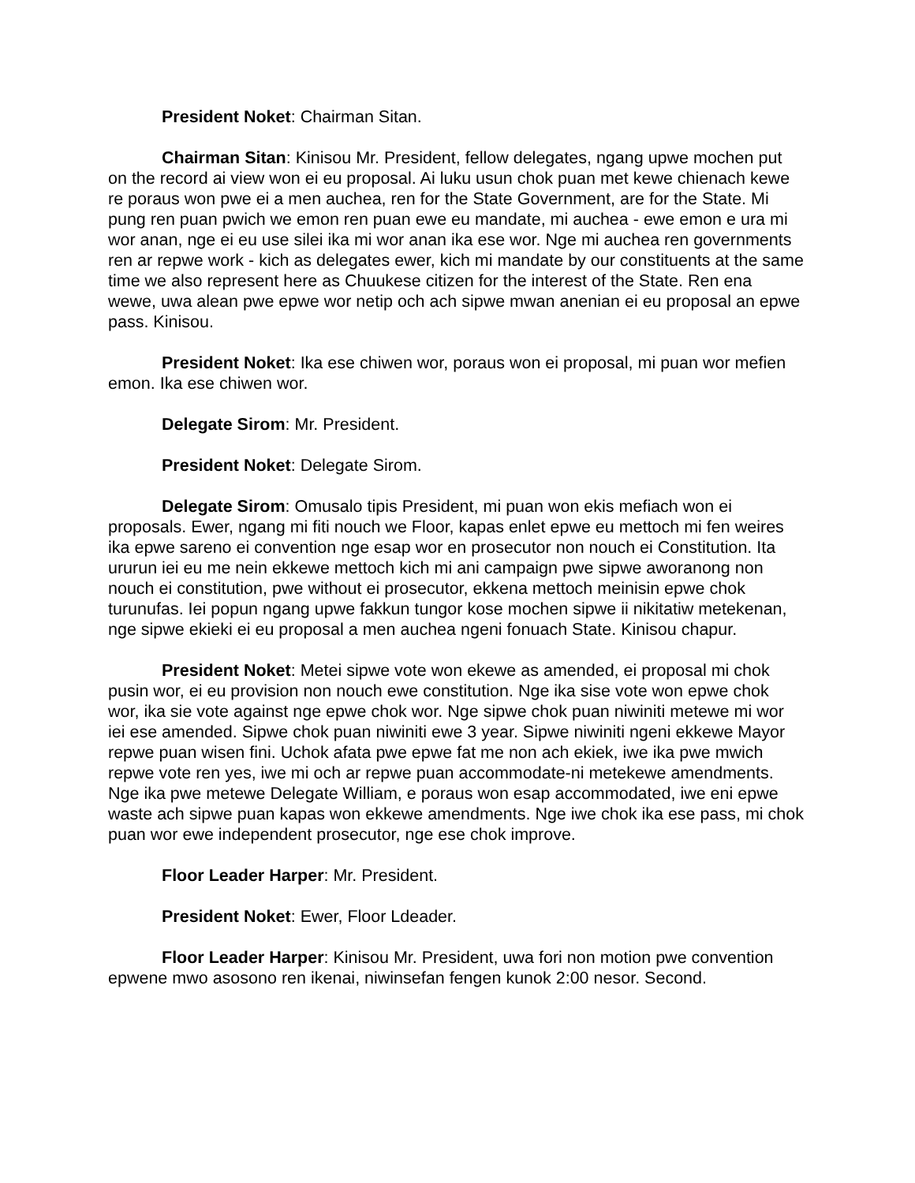President Noket: Chairman Sitan.
Chairman Sitan: Kinisou Mr. President, fellow delegates, ngang upwe mochen put on the record ai view won ei eu proposal. Ai luku usun chok puan met kewe chienach kewe re poraus won pwe ei a men auchea, ren for the State Government, are for the State. Mi pung ren puan pwich we emon ren puan ewe eu mandate, mi auchea - ewe emon e ura mi wor anan, nge ei eu use silei ika mi wor anan ika ese wor. Nge mi auchea ren governments ren ar repwe work - kich as delegates ewer, kich mi mandate by our constituents at the same time we also represent here as Chuukese citizen for the interest of the State. Ren ena wewe, uwa alean pwe epwe wor netip och ach sipwe mwan anenian ei eu proposal an epwe pass. Kinisou.
President Noket: Ika ese chiwen wor, poraus won ei proposal, mi puan wor mefien emon. Ika ese chiwen wor.
Delegate Sirom: Mr. President.
President Noket: Delegate Sirom.
Delegate Sirom: Omusalo tipis President, mi puan won ekis mefiach won ei proposals. Ewer, ngang mi fiti nouch we Floor, kapas enlet epwe eu mettoch mi fen weires ika epwe sareno ei convention nge esap wor en prosecutor non nouch ei Constitution. Ita ururun iei eu me nein ekkewe mettoch kich mi ani campaign pwe sipwe aworanong non nouch ei constitution, pwe without ei prosecutor, ekkena mettoch meinisin epwe chok turunufas. Iei popun ngang upwe fakkun tungor kose mochen sipwe ii nikitatiw metekenan, nge sipwe ekieki ei eu proposal a men auchea ngeni fonuach State. Kinisou chapur.
President Noket: Metei sipwe vote won ekewe as amended, ei proposal mi chok pusin wor, ei eu provision non nouch ewe constitution. Nge ika sise vote won epwe chok wor, ika sie vote against nge epwe chok wor. Nge sipwe chok puan niwiniti metewe mi wor iei ese amended. Sipwe chok puan niwiniti ewe 3 year. Sipwe niwiniti ngeni ekkewe Mayor repwe puan wisen fini. Uchok afata pwe epwe fat me non ach ekiek, iwe ika pwe mwich repwe vote ren yes, iwe mi och ar repwe puan accommodate-ni metekewe amendments. Nge ika pwe metewe Delegate William, e poraus won esap accommodated, iwe eni epwe waste ach sipwe puan kapas won ekkewe amendments. Nge iwe chok ika ese pass, mi chok puan wor ewe independent prosecutor, nge ese chok improve.
Floor Leader Harper: Mr. President.
President Noket: Ewer, Floor Ldeader.
Floor Leader Harper: Kinisou Mr. President, uwa fori non motion pwe convention epwene mwo asosono ren ikenai, niwinsefan fengen kunok 2:00 nesor. Second.